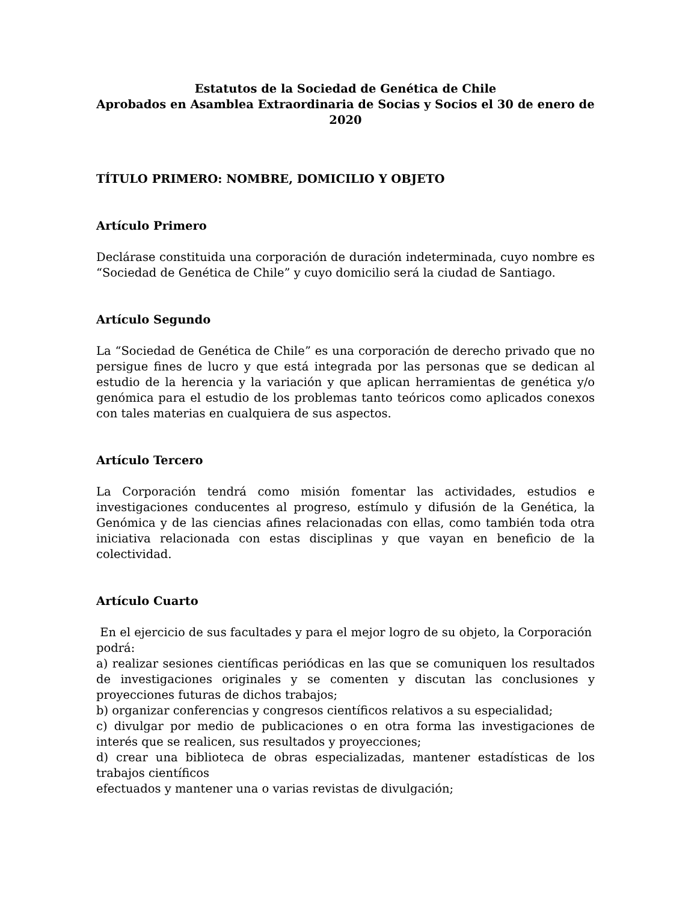Estatutos de la Sociedad de Genética de Chile
Aprobados en Asamblea Extraordinaria de Socias y Socios el 30 de enero de 2020
TÍTULO PRIMERO: NOMBRE, DOMICILIO Y OBJETO
Artículo Primero
Declárase constituida una corporación de duración indeterminada, cuyo nombre es “Sociedad de Genética de Chile” y cuyo domicilio será la ciudad de Santiago.
Artículo Segundo
La “Sociedad de Genética de Chile” es una corporación de derecho privado que no persigue fines de lucro y que está integrada por las personas que se dedican al estudio de la herencia y la variación y que aplican herramientas de genética y/o genómica para el estudio de los problemas tanto teóricos como aplicados conexos con tales materias en cualquiera de sus aspectos.
Artículo Tercero
La Corporación tendrá como misión fomentar las actividades, estudios e investigaciones conducentes al progreso, estímulo y difusión de la Genética, la Genómica y de las ciencias afines relacionadas con ellas, como también toda otra iniciativa relacionada con estas disciplinas y que vayan en beneficio de la colectividad.
Artículo Cuarto
En el ejercicio de sus facultades y para el mejor logro de su objeto, la Corporación podrá:
a) realizar sesiones científicas periódicas en las que se comuniquen los resultados de investigaciones originales y se comenten y discutan las conclusiones y proyecciones futuras de dichos trabajos;
b) organizar conferencias y congresos científicos relativos a su especialidad;
c) divulgar por medio de publicaciones o en otra forma las investigaciones de interés que se realicen, sus resultados y proyecciones;
d) crear una biblioteca de obras especializadas, mantener estadísticas de los trabajos científicos
efectuados y mantener una o varias revistas de divulgación;